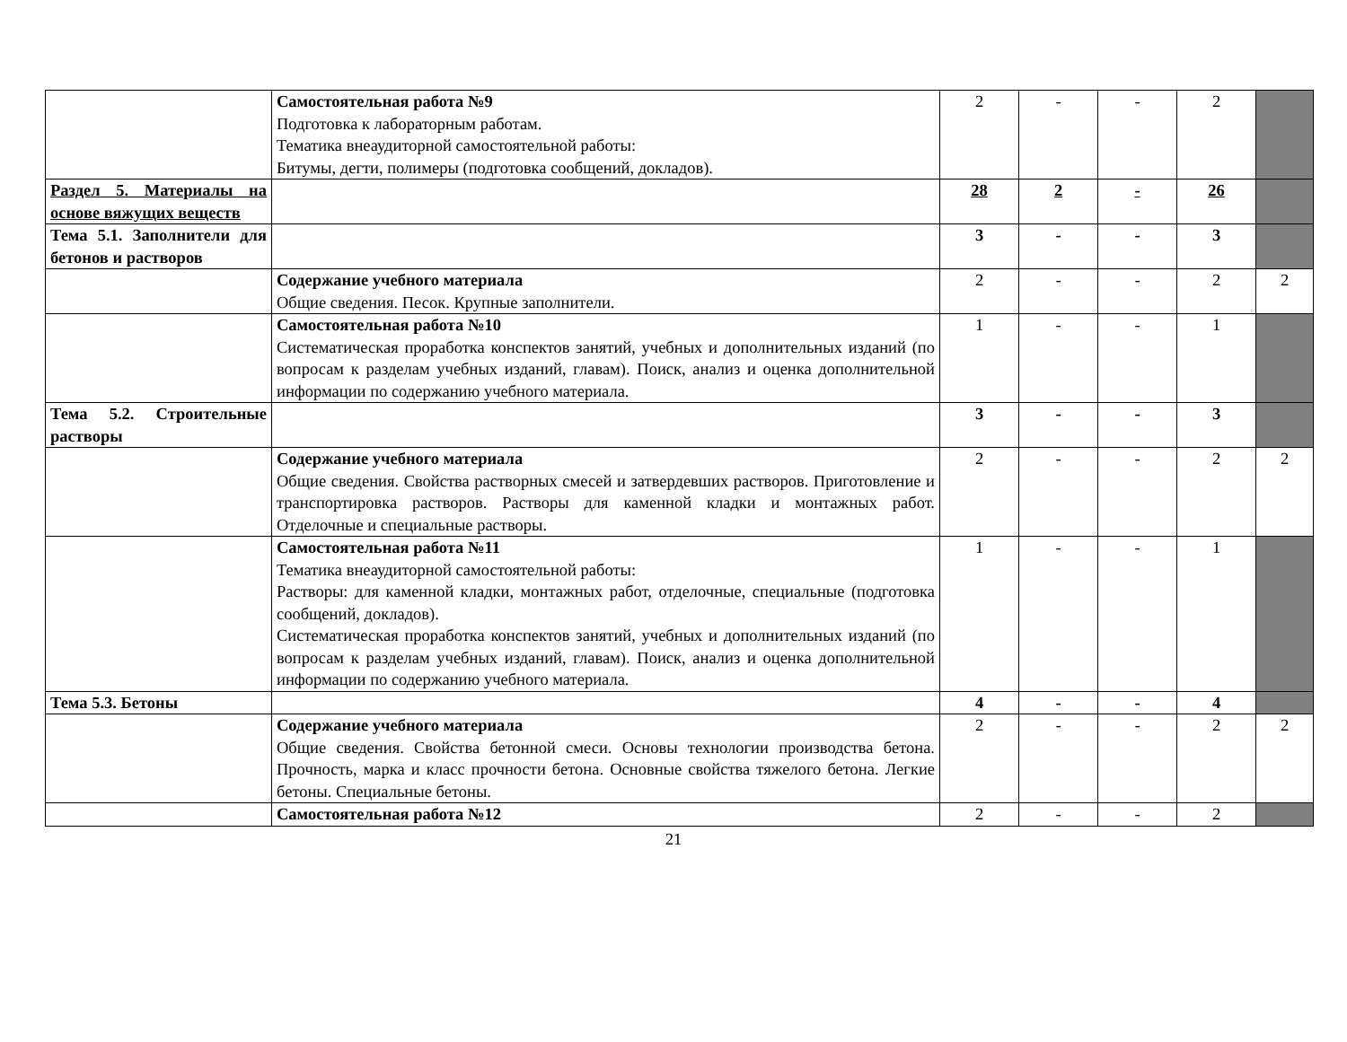| | Самостоятельная работа №9 Подготовка к лабораторным работам. Тематика внеаудиторной самостоятельной работы: Битумы, дегти, полимеры (подготовка сообщений, докладов). | 2 | - | - | 2 | |
| Раздел 5. Материалы на основе вяжущих веществ | | 28 | 2 | - | 26 | |
| Тема 5.1. Заполнители для бетонов и растворов | | 3 | - | - | 3 | |
| | Содержание учебного материала Общие сведения. Песок. Крупные заполнители. | 2 | - | - | 2 | 2 |
| | Самостоятельная работа №10 Систематическая проработка конспектов занятий, учебных и дополнительных изданий (по вопросам к разделам учебных изданий, главам). Поиск, анализ и оценка дополнительной информации по содержанию учебного материала. | 1 | - | - | 1 | |
| Тема 5.2. Строительные растворы | | 3 | - | - | 3 | |
| | Содержание учебного материала Общие сведения. Свойства растворных смесей и затвердевших растворов. Приготовление и транспортировка растворов. Растворы для каменной кладки и монтажных работ. Отделочные и специальные растворы. | 2 | - | - | 2 | 2 |
| | Самостоятельная работа №11 Тематика внеаудиторной самостоятельной работы: Растворы: для каменной кладки, монтажных работ, отделочные, специальные (подготовка сообщений, докладов). Систематическая проработка конспектов занятий, учебных и дополнительных изданий (по вопросам к разделам учебных изданий, главам). Поиск, анализ и оценка дополнительной информации по содержанию учебного материала. | 1 | - | - | 1 | |
| Тема 5.3. Бетоны | | 4 | - | - | 4 | |
| | Содержание учебного материала Общие сведения. Свойства бетонной смеси. Основы технологии производства бетона. Прочность, марка и класс прочности бетона. Основные свойства тяжелого бетона. Легкие бетоны. Специальные бетоны. | 2 | - | - | 2 | 2 |
| | Самостоятельная работа №12 | 2 | - | - | 2 | |
21